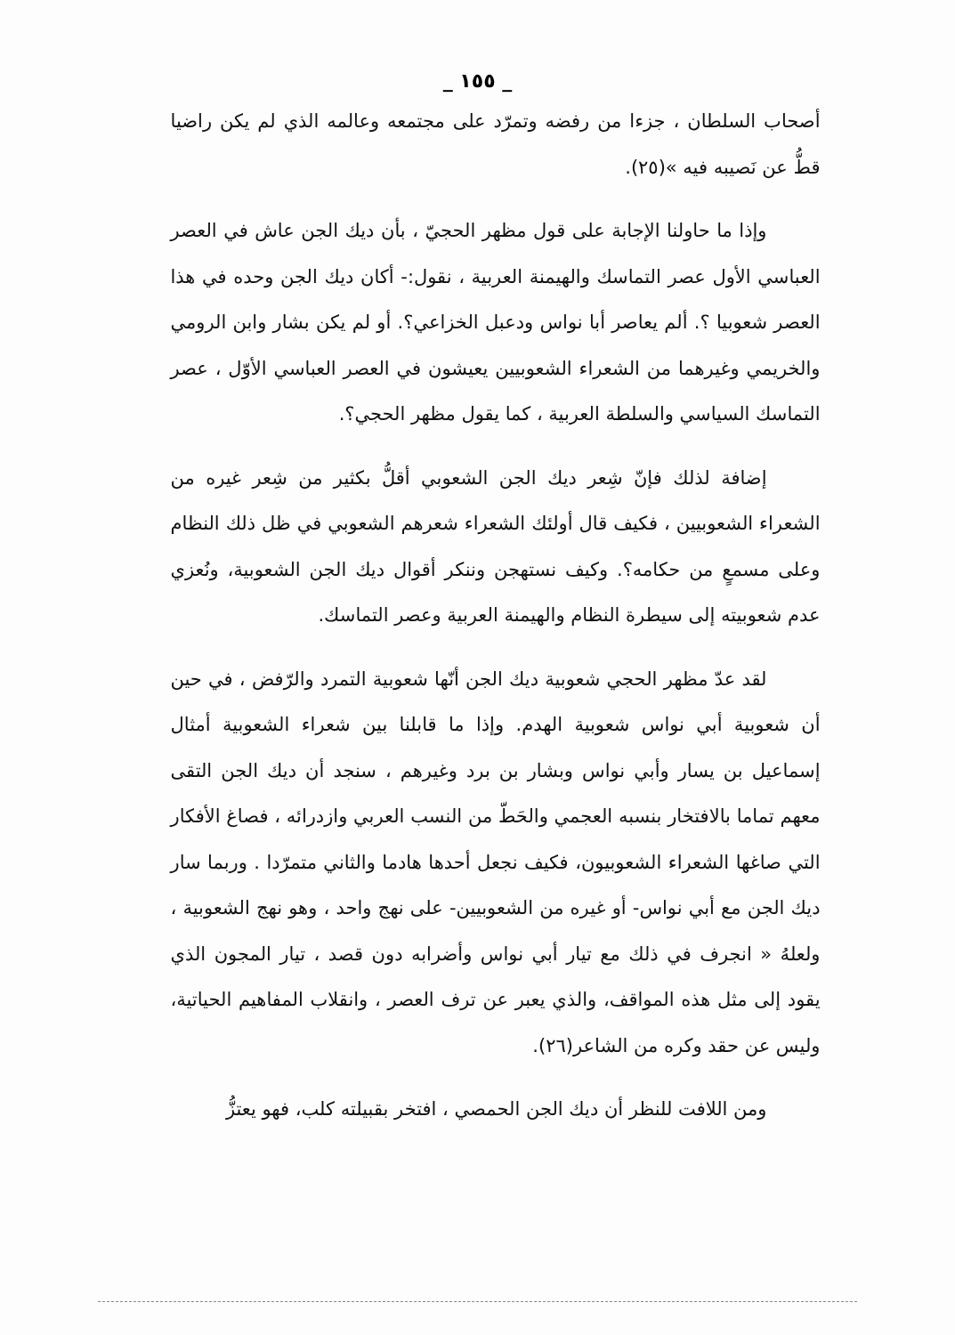_ ١٥٥ _
أصحاب السلطان ، جزءا من رفضه وتمرّد على مجتمعه وعالمه الذي لم يكن راضيا قطُّ عن نَصيبه فيه »(٢٥).
وإذا ما حاولنا الإجابة على قول مظهر الحجيّ ، بأن ديك الجن عاش في العصر العباسي الأول عصر التماسك والهيمنة العربية ، نقول:- أكان ديك الجن وحده في هذا العصر شعوبيا ؟. ألم يعاصر أبا نواس ودعبل الخزاعي؟. أو لم يكن بشار وابن الرومي والخريمي وغيرهما من الشعراء الشعوبيين يعيشون في العصر العباسي الأوّل ، عصر التماسك السياسي والسلطة العربية ، كما يقول مظهر الحجي؟.
إضافة لذلك فإنّ شِعر ديك الجن الشعوبي أقلُّ بكثير من شِعر غيره من الشعراء الشعوبيين ، فكيف قال أولئك الشعراء شعرهم الشعوبي في ظل ذلك النظام وعلى مسمعٍ من حكامه؟. وكيف نستهجن وننكر أقوال ديك الجن الشعوبية، ونُعزي عدم شعوبيته إلى سيطرة النظام والهيمنة العربية وعصر التماسك.
لقد عدّ مظهر الحجي شعوبية ديك الجن أنّها شعوبية التمرد والرّفض ، في حين أن شعوبية أبي نواس شعوبية الهدم. وإذا ما قابلنا بين شعراء الشعوبية أمثال إسماعيل بن يسار وأبي نواس وبشار بن برد وغيرهم ، سنجد أن ديك الجن التقى معهم تماما بالافتخار بنسبه العجمي والحَطّ من النسب العربي وازدرائه ، فصاغ الأفكار التي صاغها الشعراء الشعوبيون، فكيف نجعل أحدها هادما والثاني متمرّدا . وربما سار ديك الجن مع أبي نواس- أو غيره من الشعوبيين- على نهج واحد ، وهو نهج الشعوبية ، ولعلهُ « انجرف في ذلك مع تيار أبي نواس وأضرابه دون قصد ، تيار المجون الذي يقود إلى مثل هذه المواقف، والذي يعبر عن ترف العصر ، وانقلاب المفاهيم الحياتية، وليس عن حقد وكره من الشاعر(٢٦).
ومن اللافت للنظر أن ديك الجن الحمصي ، افتخر بقبيلته كلب، فهو يعتزُّ